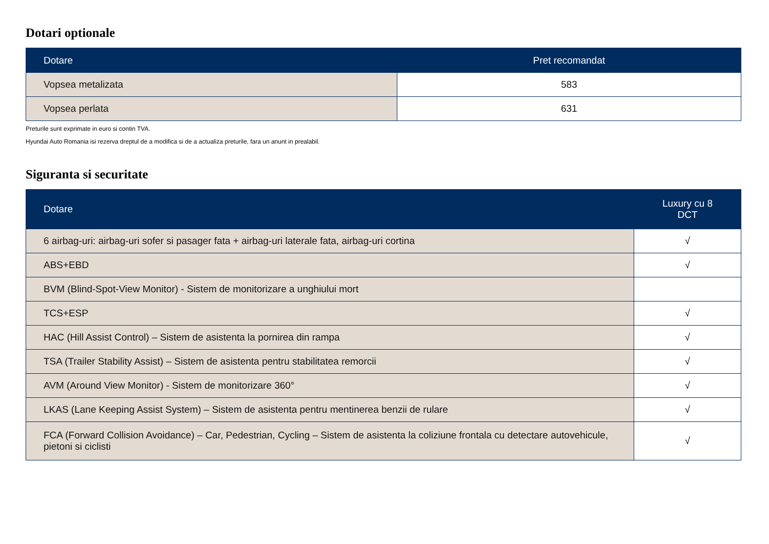Dotari optionale
| Dotare | Pret recomandat |
| --- | --- |
| Vopsea metalizata | 583 |
| Vopsea perlata | 631 |
Preturile sunt exprimate in euro si contin TVA.
Hyundai Auto Romania isi rezerva dreptul de a modifica si de a actualiza preturile, fara un anunt in prealabil.
Siguranta si securitate
| Dotare | Luxury cu 8 DCT |
| --- | --- |
| 6 airbag-uri: airbag-uri sofer si pasager fata + airbag-uri laterale fata, airbag-uri cortina | √ |
| ABS+EBD | √ |
| BVM (Blind-Spot-View Monitor) - Sistem de monitorizare a unghiului mort | |
| TCS+ESP | √ |
| HAC (Hill Assist Control) – Sistem de asistenta la pornirea din rampa | √ |
| TSA (Trailer Stability Assist) – Sistem de asistenta pentru stabilitatea remorcii | √ |
| AVM (Around View Monitor) - Sistem de monitorizare 360° | √ |
| LKAS (Lane Keeping Assist System) – Sistem de asistenta pentru mentinerea benzii de rulare | √ |
| FCA (Forward Collision Avoidance) – Car, Pedestrian, Cycling – Sistem de asistenta la coliziune frontala cu detectare autovehicule, pietoni si ciclisti | √ |